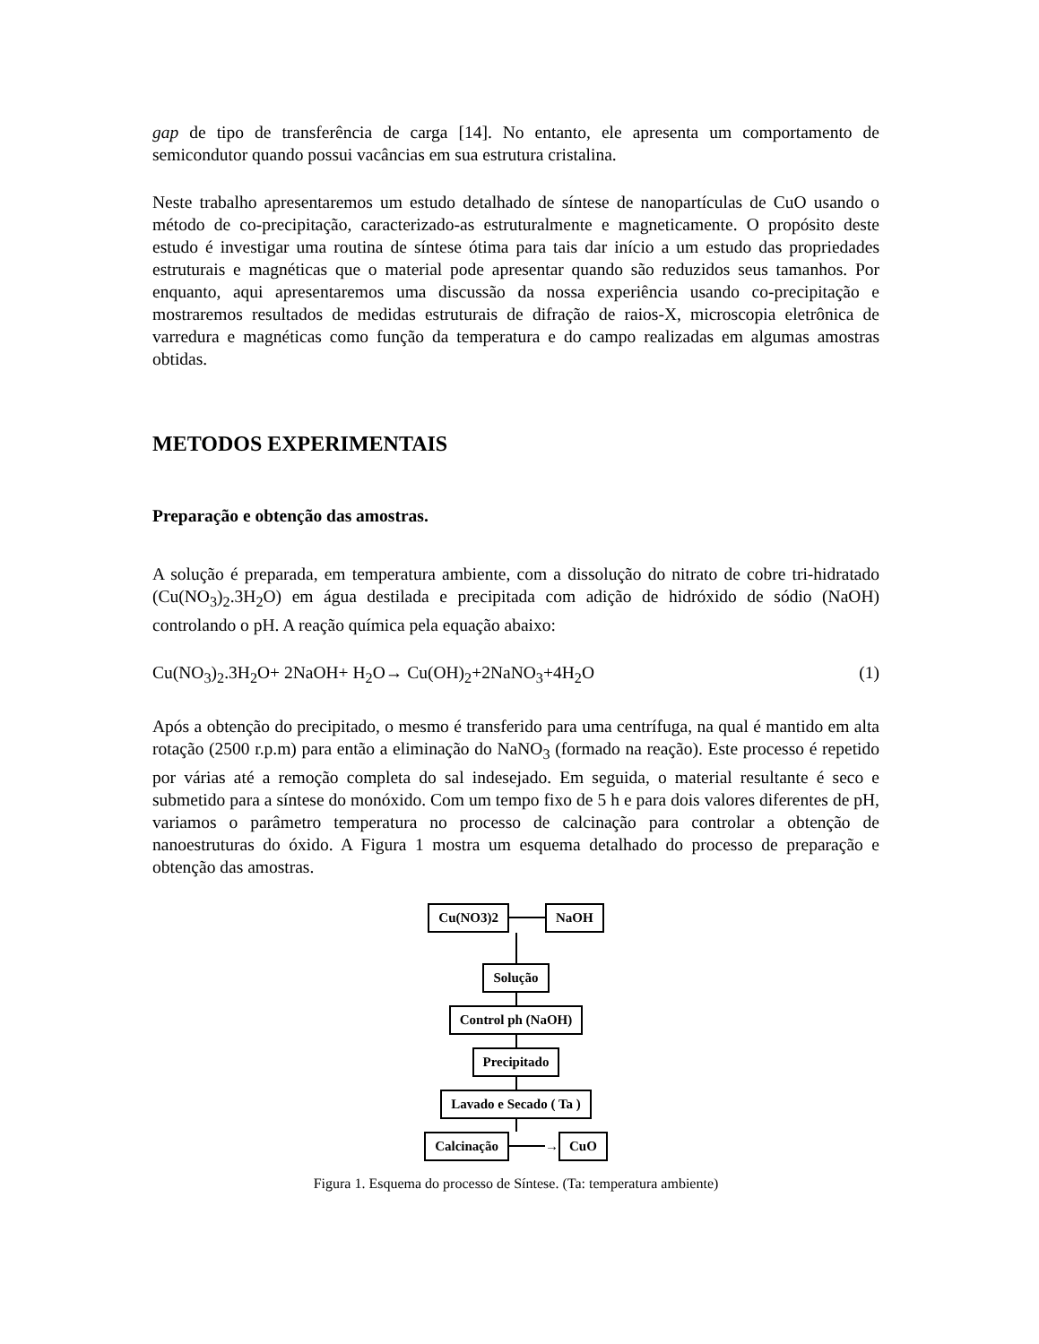gap de tipo de transferência de carga [14]. No entanto, ele apresenta um comportamento de semicondutor quando possui vacâncias em sua estrutura cristalina.
Neste trabalho apresentaremos um estudo detalhado de síntese de nanopartículas de CuO usando o método de co-precipitação, caracterizado-as estruturalmente e magneticamente. O propósito deste estudo é investigar uma routina de síntese ótima para tais dar início a um estudo das propriedades estruturais e magnéticas que o material pode apresentar quando são reduzidos seus tamanhos. Por enquanto, aqui apresentaremos uma discussão da nossa experiência usando co-precipitação e mostraremos resultados de medidas estruturais de difração de raios-X, microscopia eletrônica de varredura e magnéticas como função da temperatura e do campo realizadas em algumas amostras obtidas.
METODOS EXPERIMENTAIS
Preparação e obtenção das amostras.
A solução é preparada, em temperatura ambiente, com a dissolução do nitrato de cobre tri-hidratado (Cu(NO<sub>3</sub>)<sub>2</sub>.3H<sub>2</sub>O) em água destilada e precipitada com adição de hidróxido de sódio (NaOH) controlando o pH. A reação química pela equação abaixo:
Cu(NO<sub>3</sub>)<sub>2</sub>.3H<sub>2</sub>O+ 2NaOH+ H<sub>2</sub>O→ Cu(OH)<sub>2</sub>+2NaNO<sub>3</sub>+4H<sub>2</sub>O (1)
Após a obtenção do precipitado, o mesmo é transferido para uma centrífuga, na qual é mantido em alta rotação (2500 r.p.m) para então a eliminação do NaNO<sub>3</sub> (formado na reação). Este processo é repetido por várias até a remoção completa do sal indesejado. Em seguida, o material resultante é seco e submetido para a síntese do monóxido. Com um tempo fixo de 5 h e para dois valores diferentes de pH, variamos o parâmetro temperatura no processo de calcinação para controlar a obtenção de nanoestruturas do óxido. A Figura 1 mostra um esquema detalhado do processo de preparação e obtenção das amostras.
Cu(NO3)2 NaOH
Solução
Control ph (NaOH)
Precipitado
Lavado e Secado ( Ta )
Calcinação → CuO
Figura 1. Esquema do processo de Síntese. (Ta: temperatura ambiente)